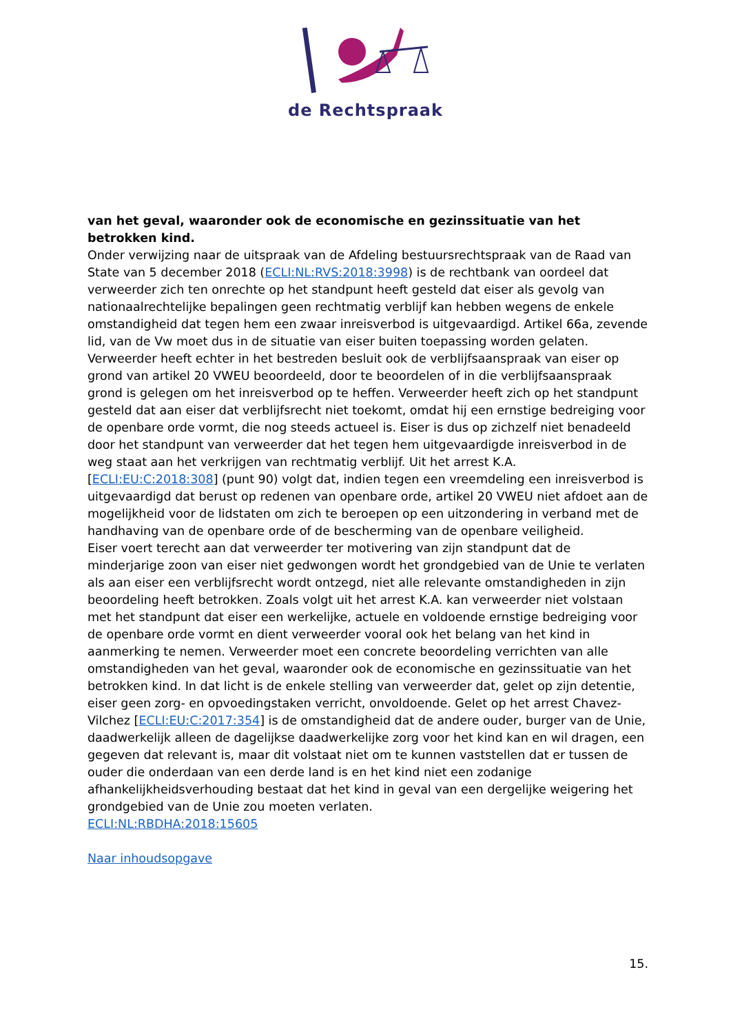de Rechtspraak
van het geval, waaronder ook de economische en gezinssituatie van het betrokken kind.
Onder verwijzing naar de uitspraak van de Afdeling bestuursrechtspraak van de Raad van State van 5 december 2018 (ECLI:NL:RVS:2018:3998) is de rechtbank van oordeel dat verweerder zich ten onrechte op het standpunt heeft gesteld dat eiser als gevolg van nationaalrechtelijke bepalingen geen rechtmatig verblijf kan hebben wegens de enkele omstandigheid dat tegen hem een zwaar inreisverbod is uitgevaardigd. Artikel 66a, zevende lid, van de Vw moet dus in de situatie van eiser buiten toepassing worden gelaten.
Verweerder heeft echter in het bestreden besluit ook de verblijfsaanspraak van eiser op grond van artikel 20 VWEU beoordeeld, door te beoordelen of in die verblijfsaanspraak grond is gelegen om het inreisverbod op te heffen. Verweerder heeft zich op het standpunt gesteld dat aan eiser dat verblijfsrecht niet toekomt, omdat hij een ernstige bedreiging voor de openbare orde vormt, die nog steeds actueel is. Eiser is dus op zichzelf niet benadeeld door het standpunt van verweerder dat het tegen hem uitgevaardigde inreisverbod in de weg staat aan het verkrijgen van rechtmatig verblijf. Uit het arrest K.A. [ECLI:EU:C:2018:308] (punt 90) volgt dat, indien tegen een vreemdeling een inreisverbod is uitgevaardigd dat berust op redenen van openbare orde, artikel 20 VWEU niet afdoet aan de mogelijkheid voor de lidstaten om zich te beroepen op een uitzondering in verband met de handhaving van de openbare orde of de bescherming van de openbare veiligheid.
Eiser voert terecht aan dat verweerder ter motivering van zijn standpunt dat de minderjarige zoon van eiser niet gedwongen wordt het grondgebied van de Unie te verlaten als aan eiser een verblijfsrecht wordt ontzegd, niet alle relevante omstandigheden in zijn beoordeling heeft betrokken. Zoals volgt uit het arrest K.A. kan verweerder niet volstaan met het standpunt dat eiser een werkelijke, actuele en voldoende ernstige bedreiging voor de openbare orde vormt en dient verweerder vooral ook het belang van het kind in aanmerking te nemen. Verweerder moet een concrete beoordeling verrichten van alle omstandigheden van het geval, waaronder ook de economische en gezinssituatie van het betrokken kind. In dat licht is de enkele stelling van verweerder dat, gelet op zijn detentie, eiser geen zorg- en opvoedingstaken verricht, onvoldoende. Gelet op het arrest Chavez-Vilchez [ECLI:EU:C:2017:354] is de omstandigheid dat de andere ouder, burger van de Unie, daadwerkelijk alleen de dagelijkse daadwerkelijke zorg voor het kind kan en wil dragen, een gegeven dat relevant is, maar dit volstaat niet om te kunnen vaststellen dat er tussen de ouder die onderdaan van een derde land is en het kind niet een zodanige afhankelijkheidsverhouding bestaat dat het kind in geval van een dergelijke weigering het grondgebied van de Unie zou moeten verlaten.
ECLI:NL:RBDHA:2018:15605
Naar inhoudsopgave
15.